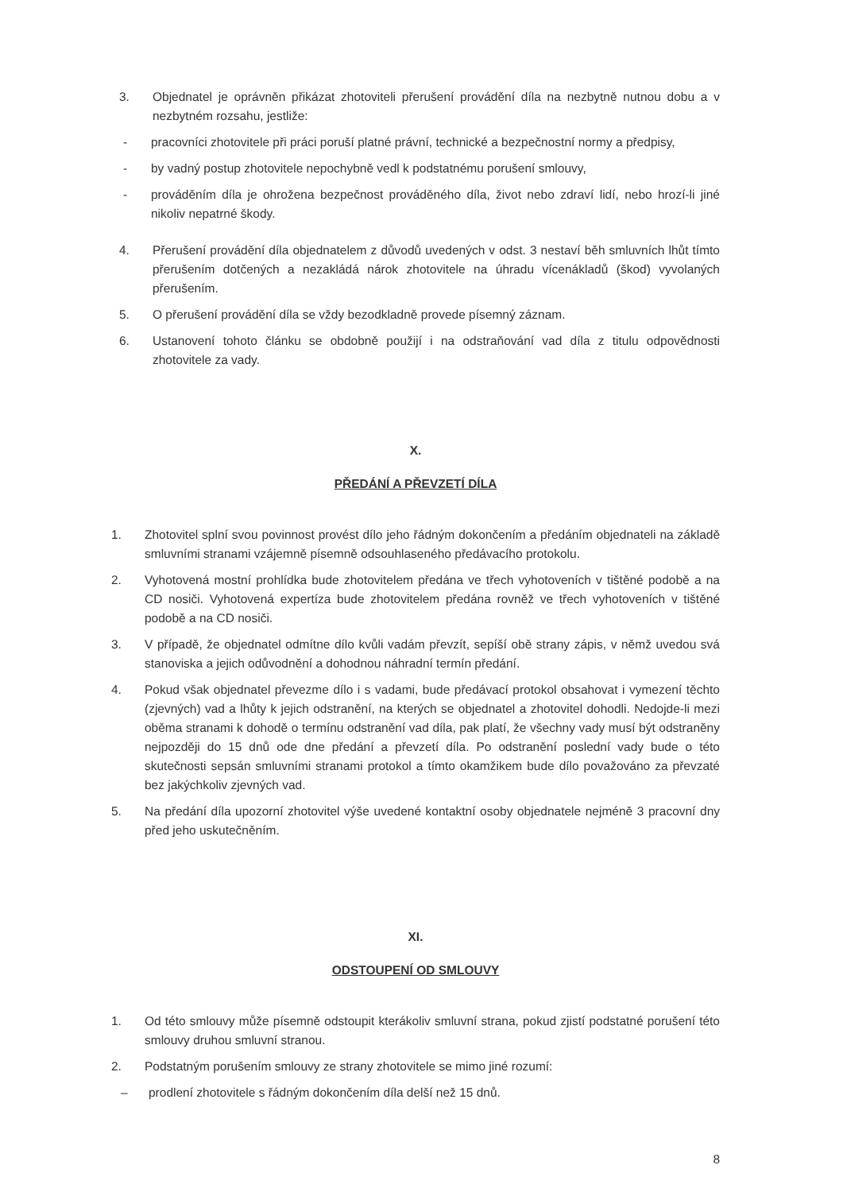3. Objednatel je oprávněn přikázat zhotoviteli přerušení provádění díla na nezbytně nutnou dobu a v nezbytném rozsahu, jestliže:
- pracovníci zhotovitele při práci poruší platné právní, technické a bezpečnostní normy a předpisy,
- by vadný postup zhotovitele nepochybně vedl k podstatnému porušení smlouvy,
- prováděním díla je ohrožena bezpečnost prováděného díla, život nebo zdraví lidí, nebo hrozí-li jiné nikoliv nepatrné škody.
4. Přerušení provádění díla objednatelem z důvodů uvedených v odst. 3 nestaví běh smluvních lhůt tímto přerušením dotčených a nezakládá nárok zhotovitele na úhradu vícenákladů (škod) vyvolaných přerušením.
5. O přerušení provádění díla se vždy bezodkladně provede písemný záznam.
6. Ustanovení tohoto článku se obdobně použijí i na odstraňování vad díla z titulu odpovědnosti zhotovitele za vady.
X.
PŘEDÁNÍ A PŘEVZETÍ DÍLA
1. Zhotovitel splní svou povinnost provést dílo jeho řádným dokončením a předáním objednateli na základě smluvními stranami vzájemně písemně odsouhlaseného předávacího protokolu.
2. Vyhotovená mostní prohlídka bude zhotovitelem předána ve třech vyhotoveních v tištěné podobě a na CD nosiči. Vyhotovená expertíza bude zhotovitelem předána rovněž ve třech vyhotoveních v tištěné podobě a na CD nosiči.
3. V případě, že objednatel odmítne dílo kvůli vadám převzít, sepíší obě strany zápis, v němž uvedou svá stanoviska a jejich odůvodnění a dohodnou náhradní termín předání.
4. Pokud však objednatel převezme dílo i s vadami, bude předávací protokol obsahovat i vymezení těchto (zjevných) vad a lhůty k jejich odstranění, na kterých se objednatel a zhotovitel dohodli. Nedojde-li mezi oběma stranami k dohodě o termínu odstranění vad díla, pak platí, že všechny vady musí být odstraněny nejpozději do 15 dnů ode dne předání a převzetí díla. Po odstranění poslední vady bude o této skutečnosti sepsán smluvními stranami protokol a tímto okamžikem bude dílo považováno za převzaté bez jakýchkoliv zjevných vad.
5. Na předání díla upozorní zhotovitel výše uvedené kontaktní osoby objednatele nejméně 3 pracovní dny před jeho uskutečněním.
XI.
ODSTOUPENÍ OD SMLOUVY
1. Od této smlouvy může písemně odstoupit kterákoliv smluvní strana, pokud zjistí podstatné porušení této smlouvy druhou smluvní stranou.
2. Podstatným porušením smlouvy ze strany zhotovitele se mimo jiné rozumí:
– prodlení zhotovitele s řádným dokončením díla delší než 15 dnů.
8